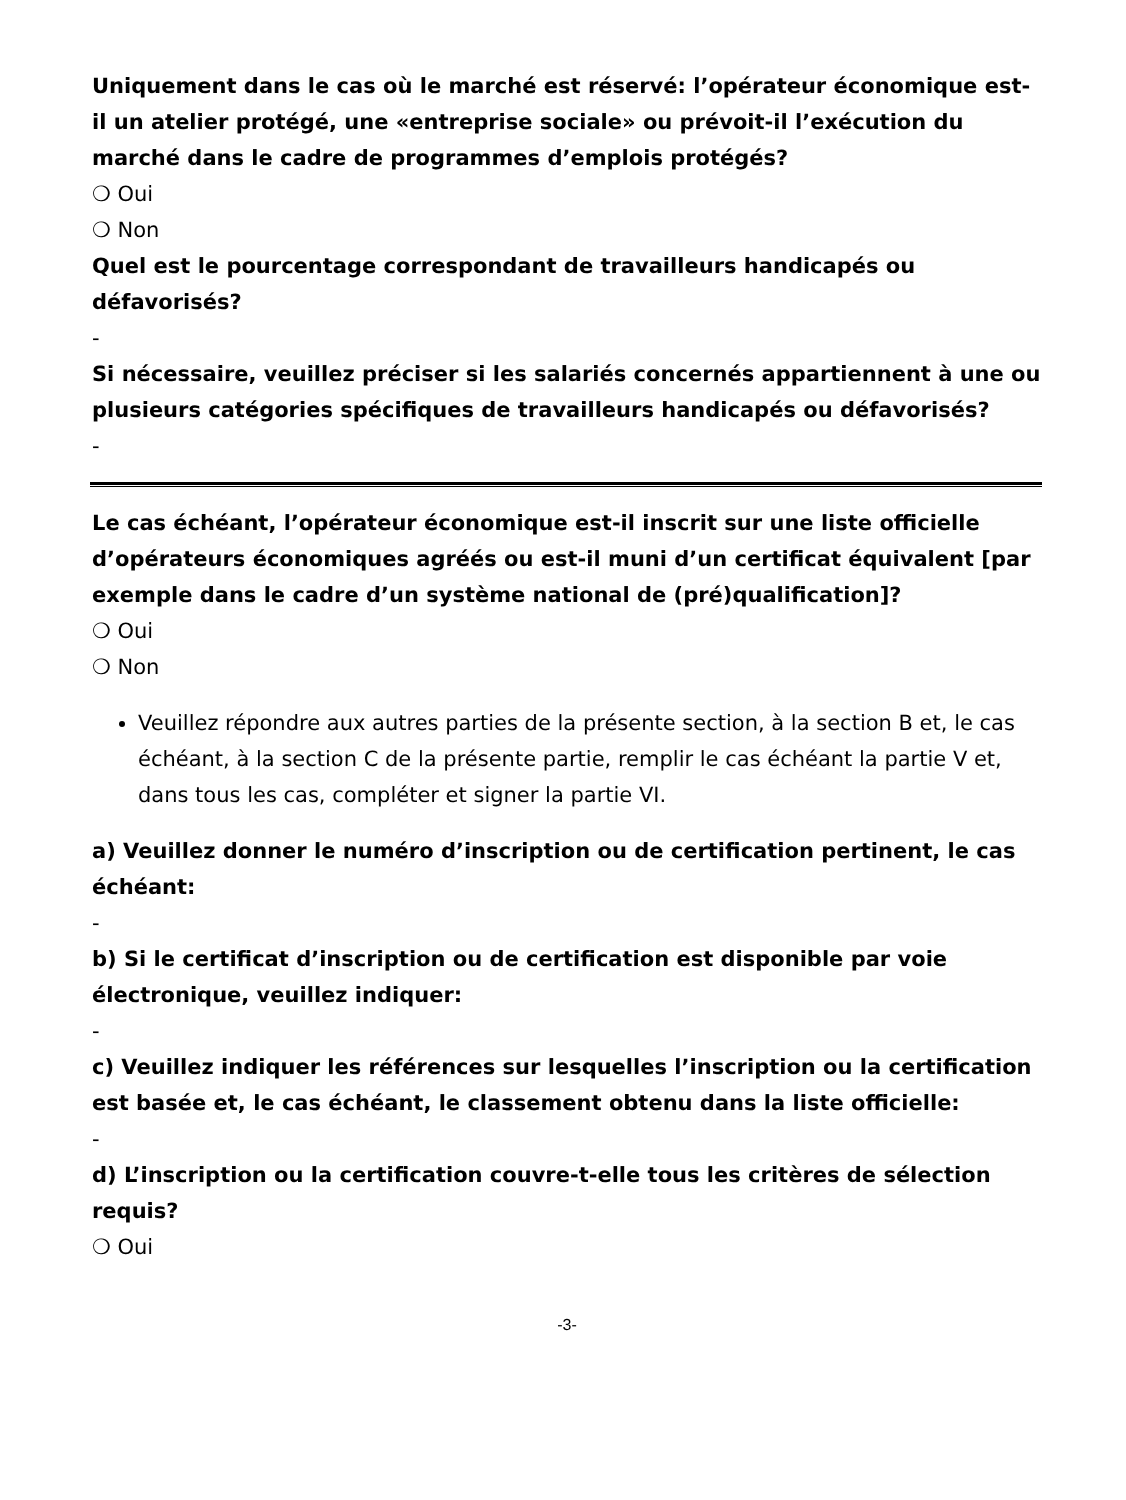Uniquement dans le cas où le marché est réservé: l’opérateur économique est-il un atelier protégé, une «entreprise sociale» ou prévoit-il l’exécution du marché dans le cadre de programmes d’emplois protégés?
❍ Oui
❍ Non
Quel est le pourcentage correspondant de travailleurs handicapés ou défavorisés?
-
Si nécessaire, veuillez préciser si les salariés concernés appartiennent à une ou plusieurs catégories spécifiques de travailleurs handicapés ou défavorisés?
-
Le cas échéant, l’opérateur économique est-il inscrit sur une liste officielle d’opérateurs économiques agréés ou est-il muni d’un certificat équivalent [par exemple dans le cadre d’un système national de (pré)qualification]?
❍ Oui
❍ Non
Veuillez répondre aux autres parties de la présente section, à la section B et, le cas échéant, à la section C de la présente partie, remplir le cas échéant la partie V et, dans tous les cas, compléter et signer la partie VI.
a) Veuillez donner le numéro d’inscription ou de certification pertinent, le cas échéant:
-
b) Si le certificat d’inscription ou de certification est disponible par voie électronique, veuillez indiquer:
-
c) Veuillez indiquer les références sur lesquelles l’inscription ou la certification est basée et, le cas échéant, le classement obtenu dans la liste officielle:
-
d) L’inscription ou la certification couvre-t-elle tous les critères de sélection requis?
❍ Oui
-3-